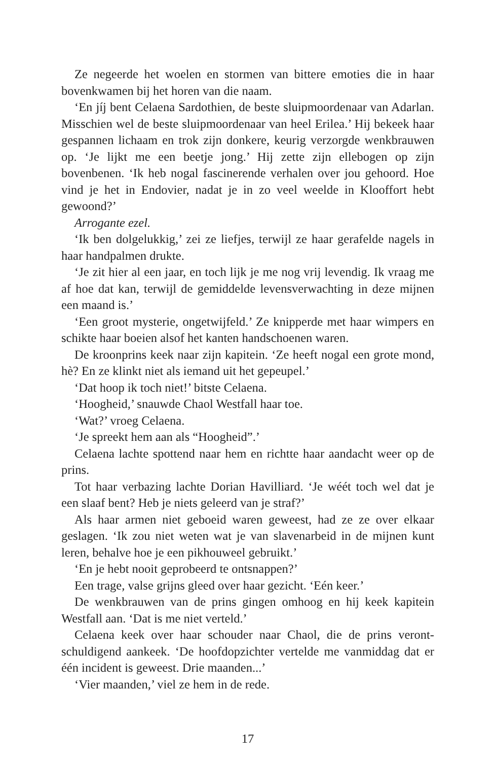Ze negeerde het woelen en stormen van bittere emoties die in haar bovenkwamen bij het horen van die naam.
‘En jíj bent Celaena Sardothien, de beste sluipmoordenaar van Adarlan. Misschien wel de beste sluipmoordenaar van heel Erilea.’ Hij bekeek haar gespannen lichaam en trok zijn donkere, keurig verzorgde wenkbrauwen op. ‘Je lijkt me een beetje jong.’ Hij zette zijn ellebogen op zijn bovenbenen. ‘Ik heb nogal fascinerende verhalen over jou gehoord. Hoe vind je het in Endovier, nadat je in zo veel weelde in Kloof­fort hebt gewoond?’
Arrogante ezel.
‘Ik ben dolgelukkig,’ zei ze liefjes, terwijl ze haar gerafelde nagels in haar handpalmen drukte.
‘Je zit hier al een jaar, en toch lijk je me nog vrij levendig. Ik vraag me af hoe dat kan, terwijl de gemiddelde levensverwachting in deze mijnen een maand is.’
‘Een groot mysterie, ongetwijfeld.’ Ze knipperde met haar wimpers en schikte haar boeien alsof het kanten handschoenen waren.
De kroonprins keek naar zijn kapitein. ‘Ze heeft nogal een grote mond, hè? En ze klinkt niet als iemand uit het gepeupel.’
‘Dat hoop ik toch niet!’ bitste Celaena.
‘Hoogheid,’ snauwde Chaol Westfall haar toe.
‘Wat?’ vroeg Celaena.
‘Je spreekt hem aan als “Hoogheid”.’
Celaena lachte spottend naar hem en richtte haar aandacht weer op de prins.
Tot haar verbazing lachte Dorian Havilliard. ‘Je wéét toch wel dat je een slaaf bent? Heb je niets geleerd van je straf?’
Als haar armen niet geboeid waren geweest, had ze ze over elkaar geslagen. ‘Ik zou niet weten wat je van slavenarbeid in de mijnen kunt leren, behalve hoe je een pikhouweel gebruikt.’
‘En je hebt nooit geprobeerd te ontsnappen?’
Een trage, valse grijns gleed over haar gezicht. ‘Eén keer.’
De wenkbrauwen van de prins gingen omhoog en hij keek kapitein Westfall aan. ‘Dat is me niet verteld.’
Celaena keek over haar schouder naar Chaol, die de prins veront­schuldigend aankeek. ‘De hoofdopzichter vertelde me vanmiddag dat er één incident is geweest. Drie maanden...’
‘Vier maanden,’ viel ze hem in de rede.
17